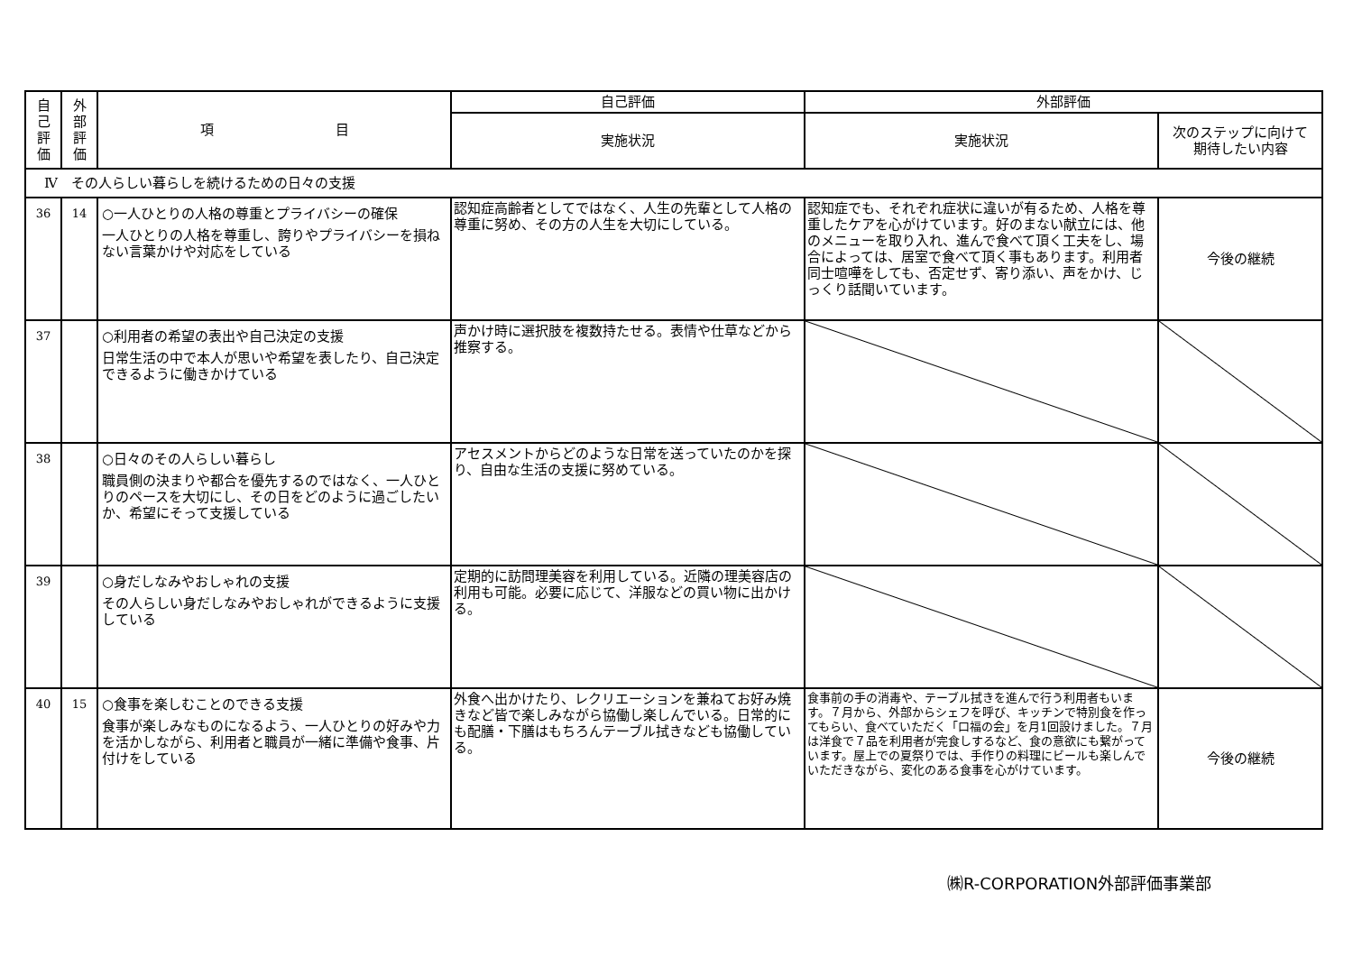| 自 己 評 価 | 外 部 評 価 | 項 目 | 自己評価 | 外部評価 | |
| --- | --- | --- | --- | --- | --- |
| | | | 実施状況 | 実施状況 | 次のステップに向けて 期待したい内容 |
| Ⅳ その人らしい暮らしを続けるための日々の支援 | | | | | |
| 36 | 14 | ○一人ひとりの人格の尊重とプライバシーの確保 一人ひとりの人格を尊重し、誇りやプライバシーを損ねない言葉かけや対応をしている | 認知症高齢者としてではなく、人生の先輩として人格の尊重に努め、その方の人生を大切にしている。 | 認知症でも、それぞれ症状に違いが有るため、人格を尊重したケアを心がけています。好のまない献立には、他のメニューを取り入れ、進んで食べて頂く工夫をし、場合によっては、居室で食べて頂く事もあります。利用者同士喧嘩をしても、否定せず、寄り添い、声をかけ、じっくり話聞いています。 | 今後の継続 |
| 37 | | ○利用者の希望の表出や自己決定の支援 日常生活の中で本人が思いや希望を表したり、自己決定できるように働きかけている | 声かけ時に選択肢を複数持たせる。表情や仕草などから推察する。 | | |
| 38 | | ○日々のその人らしい暮らし 職員側の決まりや都合を優先するのではなく、一人ひとりのペースを大切にし、その日をどのように過ごしたいか、希望にそって支援している | アセスメントからどのような日常を送っていたのかを探り、自由な生活の支援に努めている。 | | |
| 39 | | ○身だしなみやおしゃれの支援 その人らしい身だしなみやおしゃれができるように支援している | 定期的に訪問理美容を利用している。近隣の理美容店の利用も可能。必要に応じて、洋服などの買い物に出かける。 | | |
| 40 | 15 | ○食事を楽しむことのできる支援 食事が楽しみなものになるよう、一人ひとりの好みや力を活かしながら、利用者と職員が一緒に準備や食事、片付けをしている | 外食へ出かけたり、レクリエーションを兼ねてお好み焼きなど皆で楽しみながら協働し楽しんでいる。日常的にも配膳・下膳はもちろんテーブル拭きなども協働している。 | 食事前の手の消毒や、テーブル拭きを進んで行う利用者もいます。７月から、外部からシェフを呼び、キッチンで特別食を作ってもらい、食べていただく「口福の会」を月1回設けました。７月は洋食で７品を利用者が完食しするなど、食の意欲にも繋がっています。屋上での夏祭りでは、手作りの料理にビールも楽しんでいただきながら、変化のある食事を心がけています。 | 今後の継続 |
㈱R-CORPORATION外部評価事業部